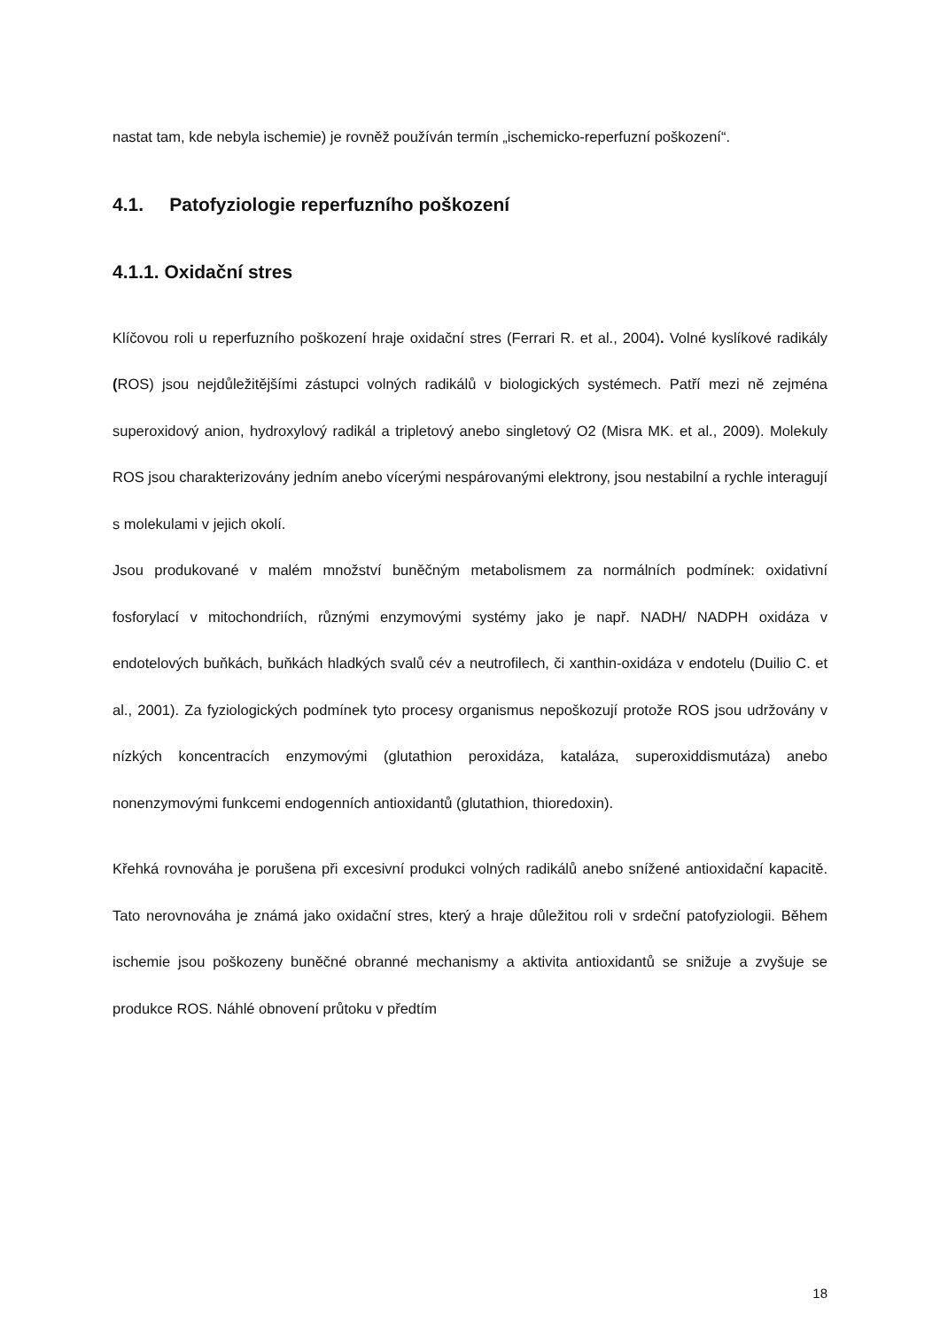nastat tam, kde nebyla ischemie) je rovněž používán termín „ischemicko-reperfuzní poškození“.
4.1. Patofyziologie reperfuzního poškození
4.1.1. Oxidační stres
Klíčovou roli u reperfuzního poškození hraje oxidační stres (Ferrari R. et al., 2004). Volné kyslíkové radikály (ROS) jsou nejdůležitějšími zástupci volných radikálů v biologických systémech. Patří mezi ně zejména superoxidový anion, hydroxylový radikál a tripletový anebo singletový O2 (Misra MK. et al., 2009). Molekuly ROS jsou charakterizovány jedním anebo vícerými nespárovanými elektrony, jsou nestabilní a rychle interagují s molekulami v jejich okolí.
Jsou produkované v malém množství buněčným metabolismem za normálních podmínek: oxidativní fosforylací v mitochondriích, různými enzymovými systémy jako je např. NADH/ NADPH oxidáza v endotelových buňkách, buňkách hladkých svalů cév a neutrofilech, či xanthin-oxidáza v endotelu (Duilio C. et al., 2001). Za fyziologických podmínek tyto procesy organismus nepoškozují protože ROS jsou udržovány v nízkých koncentracích enzymovými (glutathion peroxidáza, kataláza, superoxiddismutáza) anebo nonenzymovými funkcemi endogenních antioxidantů (glutathion, thioredoxin).
Křehká rovnováha je porušena při excesivní produkci volných radikálů anebo snížené antioxidační kapacitě. Tato nerovnováha je známá jako oxidační stres, který a hraje důležitou roli v srdeční patofyziologii. Během ischemie jsou poškozeny buněčné obranné mechanismy a aktivita antioxidantů se snižuje a zvyšuje se produkce ROS. Náhlé obnovení průtoku v předtím
18